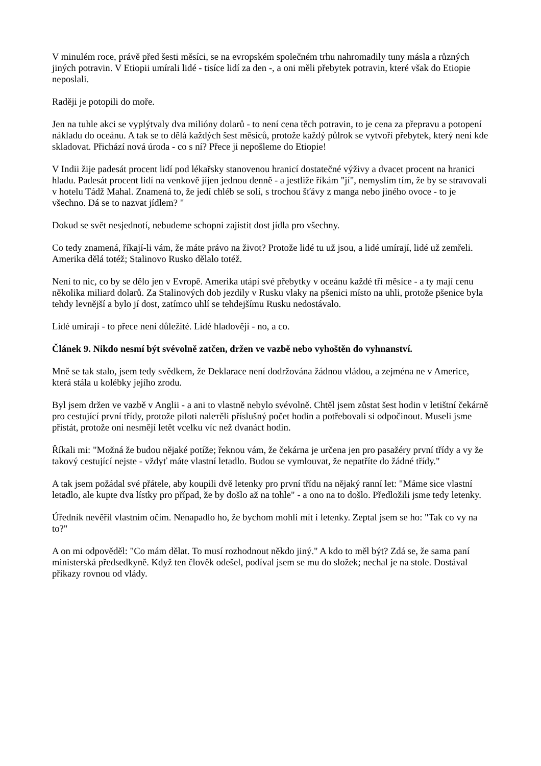V minulém roce, právě před šesti měsíci, se na evropském společném trhu nahromadily tuny másla a různých jiných potravin. V Etiopii umírali lidé - tisíce lidí za den -, a oni měli přebytek potravin, které však do Etiopie neposlali.
Raději je potopili do moře.
Jen na tuhle akci se vyplýtvaly dva milióny dolarů - to není cena těch potravin, to je cena za přepravu a potopení nákladu do oceánu. A tak se to dělá každých šest měsíců, protože každý půlrok se vytvoří přebytek, který není kde skladovat. Přichází nová úroda - co s ní? Přece ji nepošleme do Etiopie!
V Indii žije padesát procent lidí pod lékařsky stanovenou hranicí dostatečné výživy a dvacet procent na hranici hladu. Padesát procent lidí na venkově jíjen jednou denně - a jestliže říkám "jí", nemyslím tím, že by se stravovali v hotelu Tádž Mahal. Znamená to, že jedí chléb se solí, s trochou šťávy z manga nebo jiného ovoce - to je všechno. Dá se to nazvat jídlem? "
Dokud se svět nesjednotí, nebudeme schopni zajistit dost jídla pro všechny.
Co tedy znamená, říkají-li vám, že máte právo na život? Protože lidé tu už jsou, a lidé umírají, lidé už zemřeli. Amerika dělá totéž; Stalinovo Rusko dělalo totéž.
Není to nic, co by se dělo jen v Evropě. Amerika utápí své přebytky v oceánu každé tři měsíce - a ty mají cenu několika miliard dolarů. Za Stalinových dob jezdily v Rusku vlaky na pšenici místo na uhli, protože pšenice byla tehdy levnější a bylo jí dost, zatímco uhlí se tehdejšímu Rusku nedostávalo.
Lidé umírají - to přece není důležité. Lidé hladovějí - no, a co.
Článek 9. Nikdo nesmí být svévolně zatčen, držen ve vazbě nebo vyhoštěn do vyhnanství.
Mně se tak stalo, jsem tedy svědkem, že Deklarace není dodržována žádnou vládou, a zejména ne v Americe, která stála u kolébky jejího zrodu.
Byl jsem držen ve vazbě v Anglii - a ani to vlastně nebylo svévolně. Chtěl jsem zůstat šest hodin v letištní čekárně pro cestující první třídy, protože piloti nalетěli příslušný počet hodin a potřebovali si odpočinout. Museli jsme přistát, protože oni nesmějí letět vcelku víc než dvanáct hodin.
Říkali mi: "Možná že budou nějaké potíže; řeknou vám, že čekárna je určena jen pro pasažéry první třídy a vy že takový cestující nejste - vždyť máte vlastní letadlo. Budou se vymlouvat, že nepatříte do žádné třídy."
A tak jsem požádal své přátele, aby koupili dvě letenky pro první třídu na nějaký ranní let: "Máme sice vlastní letadlo, ale kupte dva lístky pro případ, že by došlo až na tohle" - a ono na to došlo. Předložili jsme tedy letenky.
Úředník nevěřil vlastním očím. Nenapadlo ho, že bychom mohli mít i letenky. Zeptal jsem se ho: "Tak co vy na to?"
A on mi odpověděl: "Co mám dělat. To musí rozhodnout někdo jiný." A kdo to měl být? Zdá se, že sama paní ministerská předsedkyně. Když ten člověk odešel, podíval jsem se mu do složek; nechal je na stole. Dostával příkazy rovnou od vlády.